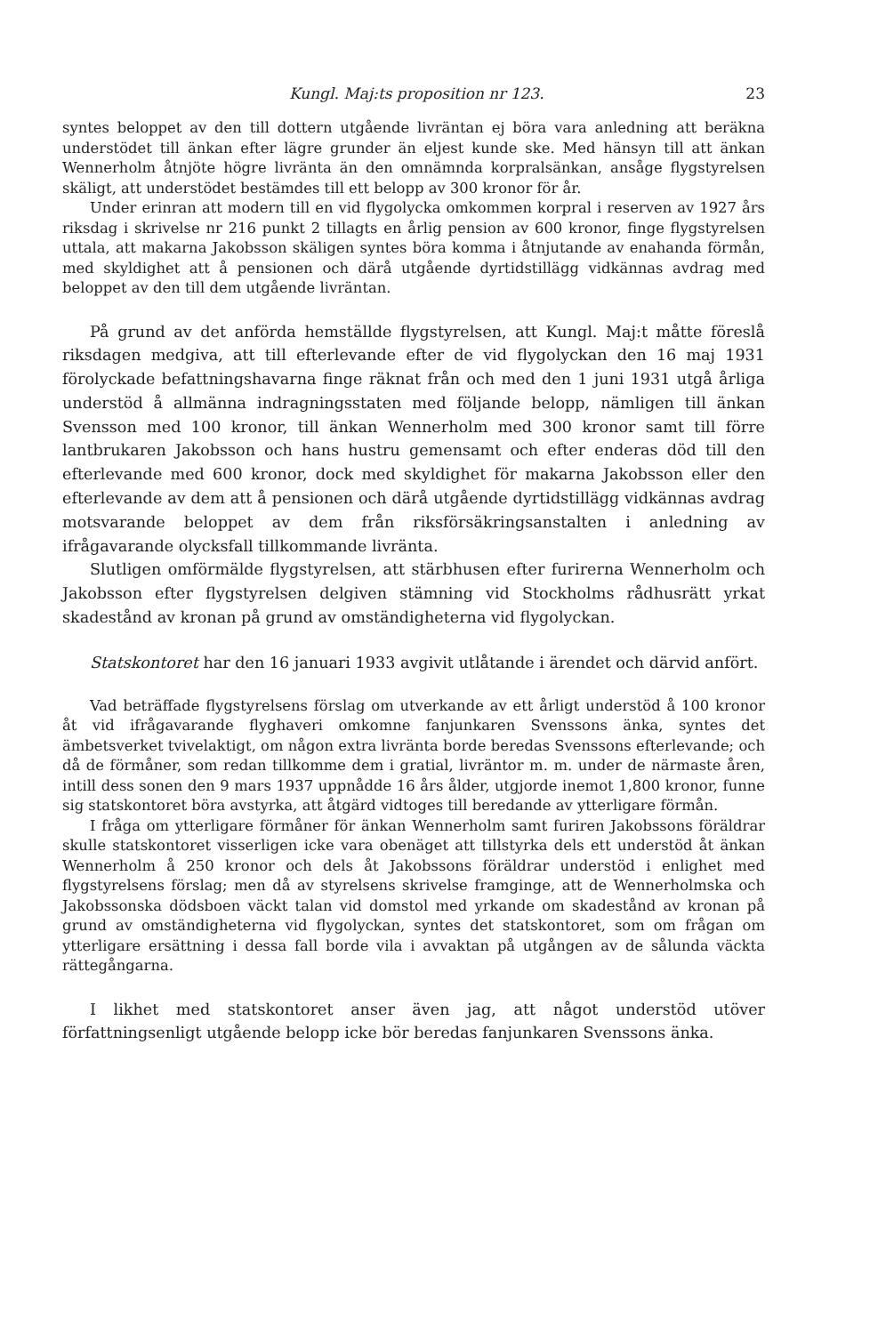Kungl. Maj:ts proposition nr 123. 23
syntes beloppet av den till dottern utgående livräntan ej böra vara anledning att beräkna understödet till änkan efter lägre grunder än eljest kunde ske. Med hänsyn till att änkan Wennerholm åtnjöte högre livränta än den omnämnda korpralsänkan, ansåge flygstyrelsen skäligt, att understödet bestämdes till ett belopp av 300 kronor för år.
Under erinran att modern till en vid flygolycka omkommen korpral i reserven av 1927 års riksdag i skrivelse nr 216 punkt 2 tillagts en årlig pension av 600 kronor, finge flygstyrelsen uttala, att makarna Jakobsson skäligen syntes böra komma i åtnjutande av enahanda förmån, med skyldighet att å pensionen och därå utgående dyrtidstillägg vidkännas avdrag med beloppet av den till dem utgående livräntan.
På grund av det anförda hemställde flygstyrelsen, att Kungl. Maj:t måtte föreslå riksdagen medgiva, att till efterlevande efter de vid flygolyckan den 16 maj 1931 förolyckade befattningshavarna finge räknat från och med den 1 juni 1931 utgå årliga understöd å allmänna indragningsstaten med följande belopp, nämligen till änkan Svensson med 100 kronor, till änkan Wennerholm med 300 kronor samt till förre lantbrukaren Jakobsson och hans hustru gemensamt och efter enderas död till den efterlevande med 600 kronor, dock med skyldighet för makarna Jakobsson eller den efterlevande av dem att å pensionen och därå utgående dyrtidstillägg vidkännas avdrag motsvarande beloppet av dem från riksförsäkringsanstalten i anledning av ifrågavarande olycksfall tillkommande livränta.
Slutligen omförmälde flygstyrelsen, att stärbhusen efter furirerna Wennerholm och Jakobsson efter flygstyrelsen delgiven stämning vid Stockholms rådhusrätt yrkat skadestånd av kronan på grund av omständigheterna vid flygolyckan.
Statskontoret har den 16 januari 1933 avgivit utlåtande i ärendet och därvid anfört.
Vad beträffade flygstyrelsens förslag om utverkande av ett årligt understöd å 100 kronor åt vid ifrågavarande flyghaveri omkomne fanjunkaren Svenssons änka, syntes det ämbetsverket tvivelaktigt, om någon extra livränta borde beredas Svenssons efterlevande; och då de förmåner, som redan tillkomme dem i gratial, livräntor m. m. under de närmaste åren, intill dess sonen den 9 mars 1937 uppnådde 16 års ålder, utgjorde inemot 1,800 kronor, funne sig statskontoret böra avstyrka, att åtgärd vidtoges till beredande av ytterligare förmån.
I fråga om ytterligare förmåner för änkan Wennerholm samt furiren Jakobssons föräldrar skulle statskontoret visserligen icke vara obenäget att tillstyrka dels ett understöd åt änkan Wennerholm å 250 kronor och dels åt Jakobssons föräldrar understöd i enlighet med flygstyrelsens förslag; men då av styrelsens skrivelse framginge, att de Wennerholmska och Jakobssonska dödsboen väckt talan vid domstol med yrkande om skadestånd av kronan på grund av omständigheterna vid flygolyckan, syntes det statskontoret, som om frågan om ytterligare ersättning i dessa fall borde vila i avvaktan på utgången av de sålunda väckta rättegångarna.
I likhet med statskontoret anser även jag, att något understöd utöver författningsenligt utgående belopp icke bör beredas fanjunkaren Svenssons änka.